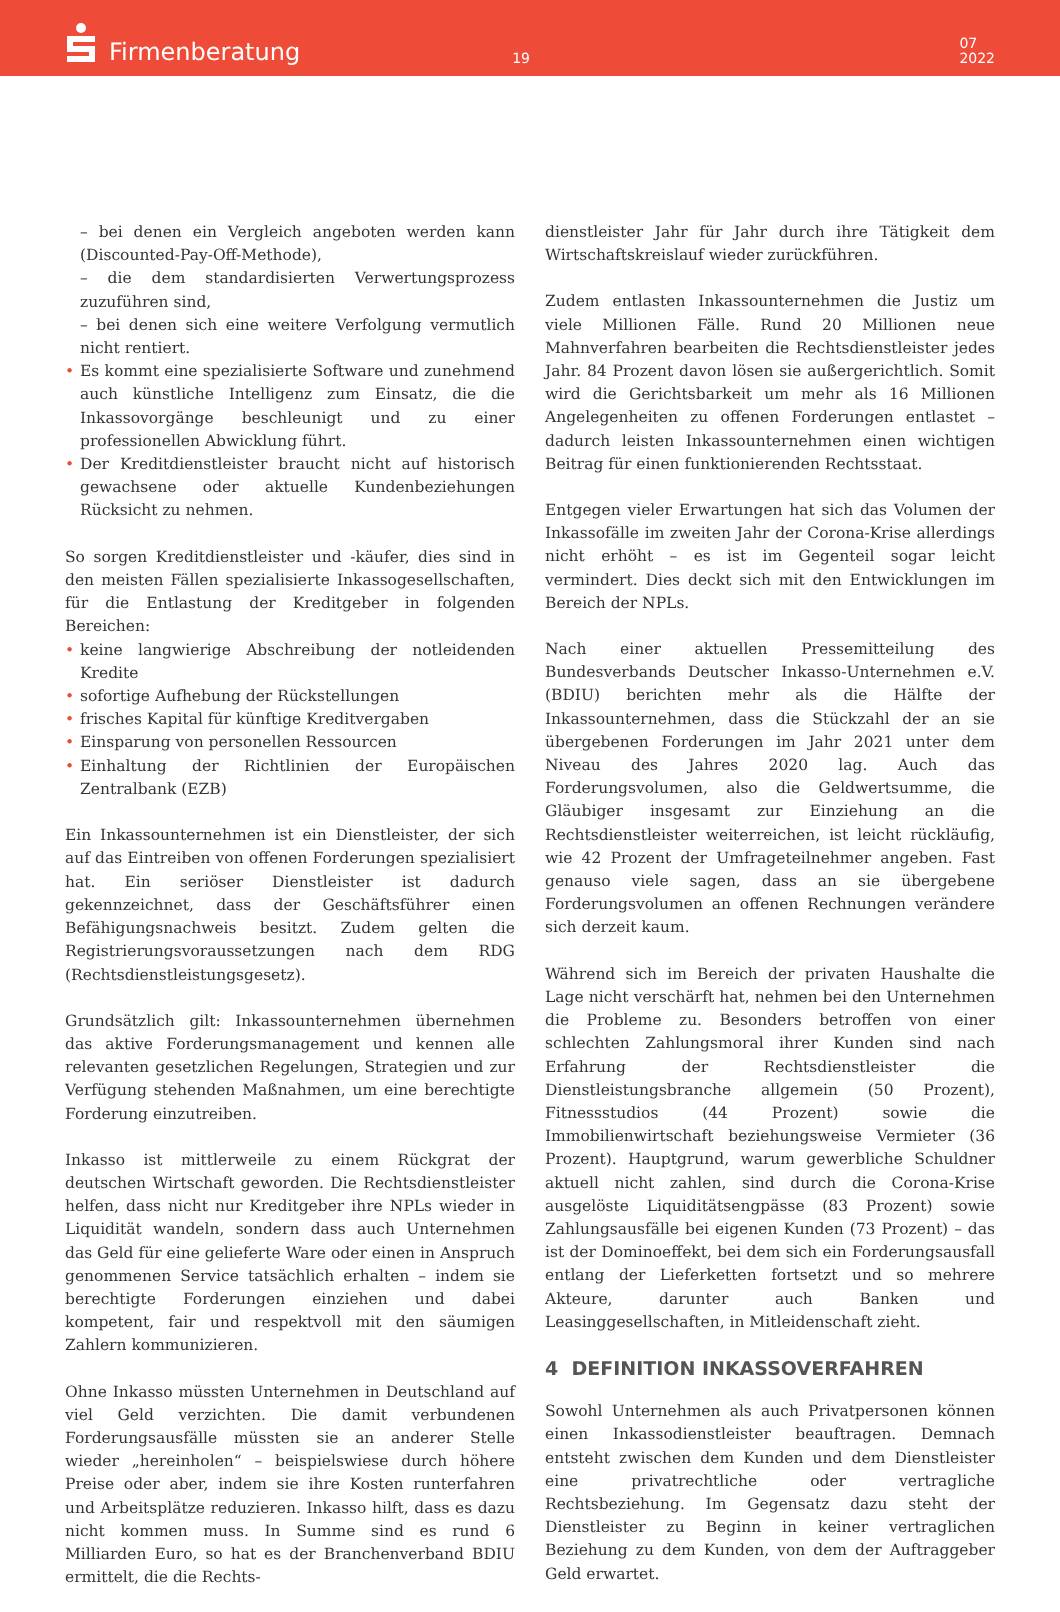Firmenberatung
19
07
2022
– bei denen ein Vergleich angeboten werden kann (Discounted-Pay-Off-Methode),
– die dem standardisierten Verwertungsprozess zuzuführen sind,
– bei denen sich eine weitere Verfolgung vermutlich nicht rentiert.
• Es kommt eine spezialisierte Software und zunehmend auch künstliche Intelligenz zum Einsatz, die die Inkassovorgänge beschleunigt und zu einer professionellen Abwicklung führt.
• Der Kreditdienstleister braucht nicht auf historisch gewachsene oder aktuelle Kundenbeziehungen Rücksicht zu nehmen.
So sorgen Kreditdienstleister und -käufer, dies sind in den meisten Fällen spezialisierte Inkassogesellschaften, für die Entlastung der Kreditgeber in folgenden Bereichen:
• keine langwierige Abschreibung der notleidenden Kredite
• sofortige Aufhebung der Rückstellungen
• frisches Kapital für künftige Kreditvergaben
• Einsparung von personellen Ressourcen
• Einhaltung der Richtlinien der Europäischen Zentralbank (EZB)
Ein Inkassounternehmen ist ein Dienstleister, der sich auf das Eintreiben von offenen Forderungen spezialisiert hat. Ein seriöser Dienstleister ist dadurch gekennzeichnet, dass der Geschäftsführer einen Befähigungsnachweis besitzt. Zudem gelten die Registrierungsvoraussetzungen nach dem RDG (Rechtsdienstleistungsgesetz).
Grundsätzlich gilt: Inkassounternehmen übernehmen das aktive Forderungsmanagement und kennen alle relevanten gesetzlichen Regelungen, Strategien und zur Verfügung stehenden Maßnahmen, um eine berechtigte Forderung einzutreiben.
Inkasso ist mittlerweile zu einem Rückgrat der deutschen Wirtschaft geworden. Die Rechtsdienstleister helfen, dass nicht nur Kreditgeber ihre NPLs wieder in Liquidität wandeln, sondern dass auch Unternehmen das Geld für eine gelieferte Ware oder einen in Anspruch genommenen Service tatsächlich erhalten – indem sie berechtigte Forderungen einziehen und dabei kompetent, fair und respektvoll mit den säumigen Zahlern kommunizieren.
Ohne Inkasso müssten Unternehmen in Deutschland auf viel Geld verzichten. Die damit verbundenen Forderungsausfälle müssten sie an anderer Stelle wieder „hereinholen“ – beispielswiese durch höhere Preise oder aber, indem sie ihre Kosten runterfahren und Arbeitsplätze reduzieren. Inkasso hilft, dass es dazu nicht kommen muss. In Summe sind es rund 6 Milliarden Euro, so hat es der Branchenverband BDIU ermittelt, die die Rechts-
dienstleister Jahr für Jahr durch ihre Tätigkeit dem Wirtschaftskreislauf wieder zurückführen.
Zudem entlasten Inkassounternehmen die Justiz um viele Millionen Fälle. Rund 20 Millionen neue Mahnverfahren bearbeiten die Rechtsdienstleister jedes Jahr. 84 Prozent davon lösen sie außergerichtlich. Somit wird die Gerichtsbarkeit um mehr als 16 Millionen Angelegenheiten zu offenen Forderungen entlastet – dadurch leisten Inkassounternehmen einen wichtigen Beitrag für einen funktionierenden Rechtsstaat.
Entgegen vieler Erwartungen hat sich das Volumen der Inkassofälle im zweiten Jahr der Corona-Krise allerdings nicht erhöht – es ist im Gegenteil sogar leicht vermindert. Dies deckt sich mit den Entwicklungen im Bereich der NPLs.
Nach einer aktuellen Pressemitteilung des Bundesverbands Deutscher Inkasso-Unternehmen e.V. (BDIU) berichten mehr als die Hälfte der Inkassounternehmen, dass die Stückzahl der an sie übergebenen Forderungen im Jahr 2021 unter dem Niveau des Jahres 2020 lag. Auch das Forderungsvolumen, also die Geldwertsumme, die Gläubiger insgesamt zur Einziehung an die Rechtsdienstleister weiterreichen, ist leicht rückläufig, wie 42 Prozent der Umfrageteilnehmer angeben. Fast genauso viele sagen, dass an sie übergebene Forderungsvolumen an offenen Rechnungen verändere sich derzeit kaum.
Während sich im Bereich der privaten Haushalte die Lage nicht verschärft hat, nehmen bei den Unternehmen die Probleme zu. Besonders betroffen von einer schlechten Zahlungsmoral ihrer Kunden sind nach Erfahrung der Rechtsdienstleister die Dienstleistungsbranche allgemein (50 Prozent), Fitnessstudios (44 Prozent) sowie die Immobilienwirtschaft beziehungsweise Vermieter (36 Prozent). Hauptgrund, warum gewerbliche Schuldner aktuell nicht zahlen, sind durch die Corona-Krise ausgelöste Liquiditätsengpässe (83 Prozent) sowie Zahlungsausfälle bei eigenen Kunden (73 Prozent) – das ist der Dominoeffekt, bei dem sich ein Forderungsausfall entlang der Lieferketten fortsetzt und so mehrere Akteure, darunter auch Banken und Leasinggesellschaften, in Mitleidenschaft zieht.
4 DEFINITION INKASSOVERFAHREN
Sowohl Unternehmen als auch Privatpersonen können einen Inkassodienstleister beauftragen. Demnach entsteht zwischen dem Kunden und dem Dienstleister eine privatrechtliche oder vertragliche Rechtsbeziehung. Im Gegensatz dazu steht der Dienstleister zu Beginn in keiner vertraglichen Beziehung zu dem Kunden, von dem der Auftraggeber Geld erwartet.